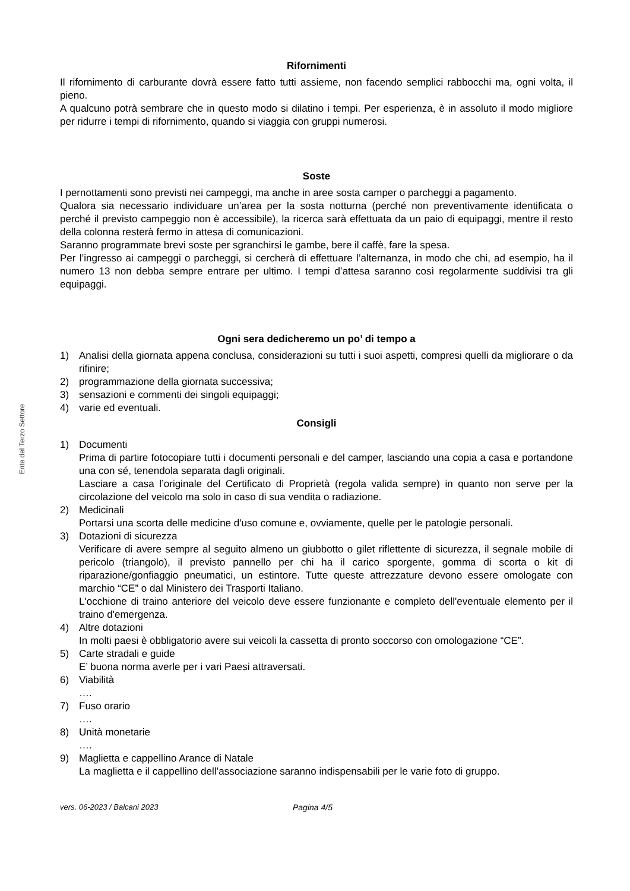Ente del Terzo Settore
Rifornimenti
Il rifornimento di carburante dovrà essere fatto tutti assieme, non facendo semplici rabbocchi ma, ogni volta, il pieno.
A qualcuno potrà sembrare che in questo modo si dilatino i tempi. Per esperienza, è in assoluto il modo migliore per ridurre i tempi di rifornimento, quando si viaggia con gruppi numerosi.
Soste
I pernottamenti sono previsti nei campeggi, ma anche in aree sosta camper o parcheggi a pagamento.
Qualora sia necessario individuare un’area per la sosta notturna (perché non preventivamente identificata o perché il previsto campeggio non è accessibile), la ricerca sarà effettuata da un paio di equipaggi, mentre il resto della colonna resterà fermo in attesa di comunicazioni.
Saranno programmate brevi soste per sgranchirsi le gambe, bere il caffè, fare la spesa.
Per l’ingresso ai campeggi o parcheggi, si cercherà di effettuare l’alternanza, in modo che chi, ad esempio, ha il numero 13 non debba sempre entrare per ultimo. I tempi d’attesa saranno così regolarmente suddivisi tra gli equipaggi.
Ogni sera dedicheremo un po’ di tempo a
1) Analisi della giornata appena conclusa, considerazioni su tutti i suoi aspetti, compresi quelli da migliorare o da rifinire;
2) programmazione della giornata successiva;
3) sensazioni e commenti dei singoli equipaggi;
4) varie ed eventuali.
Consigli
1) Documenti
Prima di partire fotocopiare tutti i documenti personali e del camper, lasciando una copia a casa e portandone una con sé, tenendola separata dagli originali.
Lasciare a casa l’originale del Certificato di Proprietà (regola valida sempre) in quanto non serve per la circolazione del veicolo ma solo in caso di sua vendita o radiazione.
2) Medicinali
Portarsi una scorta delle medicine d'uso comune e, ovviamente, quelle per le patologie personali.
3) Dotazioni di sicurezza
Verificare di avere sempre al seguito almeno un giubbotto o gilet riflettente di sicurezza, il segnale mobile di pericolo (triangolo), il previsto pannello per chi ha il carico sporgente, gomma di scorta o kit di riparazione/gonfiaggio pneumatici, un estintore. Tutte queste attrezzature devono essere omologate con marchio “CE” o dal Ministero dei Trasporti Italiano.
L'occhione di traino anteriore del veicolo deve essere funzionante e completo dell'eventuale elemento per il traino d'emergenza.
4) Altre dotazioni
In molti paesi è obbligatorio avere sui veicoli la cassetta di pronto soccorso con omologazione “CE”.
5) Carte stradali e guide
E’ buona norma averle per i vari Paesi attraversati.
6) Viabilità
….
7) Fuso orario
….
8) Unità monetarie
….
9) Maglietta e cappellino Arance di Natale
La maglietta e il cappellino dell’associazione saranno indispensabili per le varie foto di gruppo.
vers. 06-2023 / Balcani 2023 Pagina 4/5